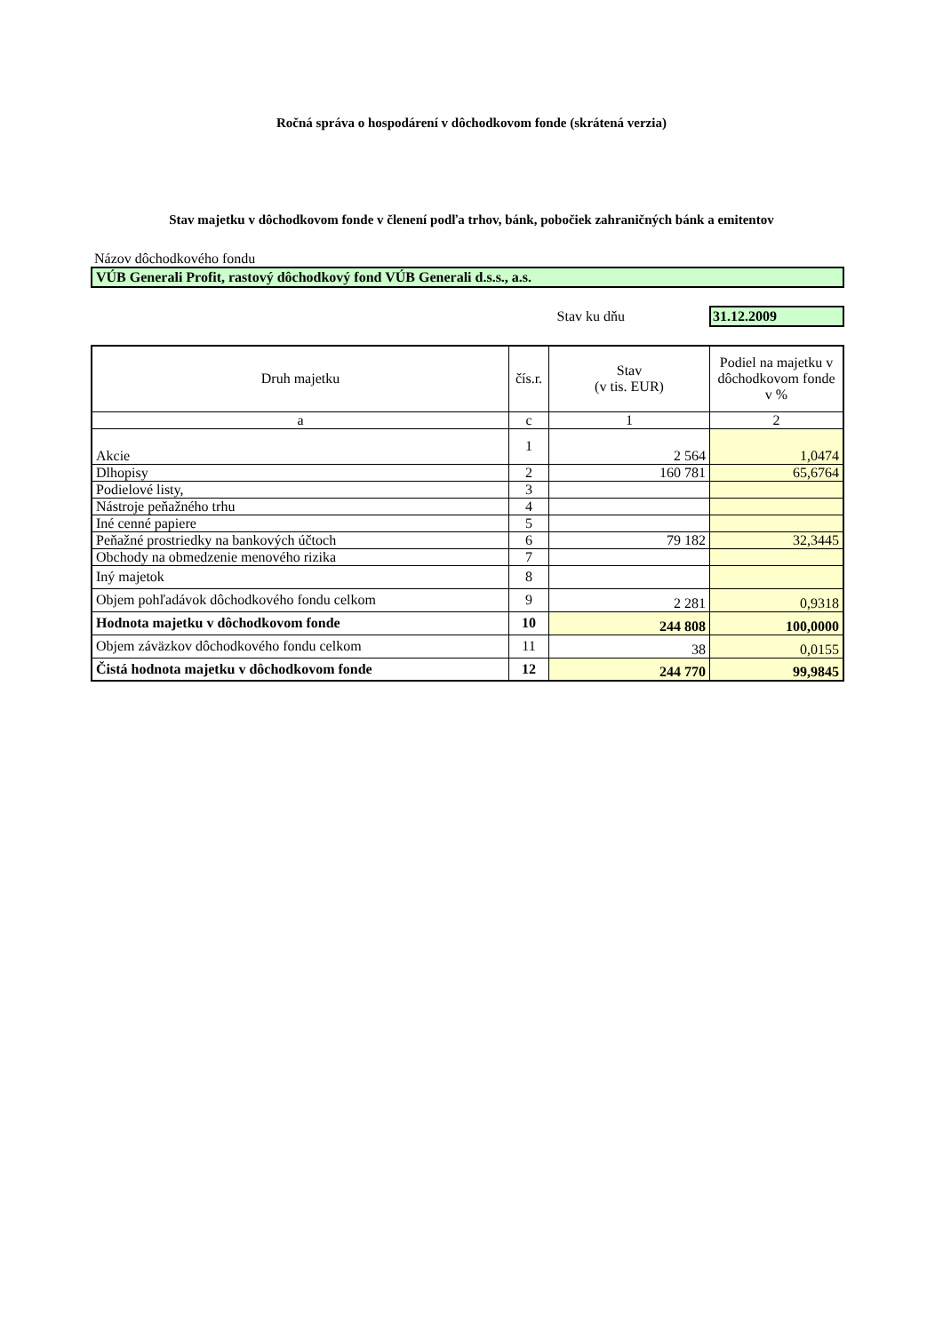Ročná správa o hospodárení v dôchodkovom fonde (skrátená verzia)
Stav majetku v dôchodkovom fonde v členení podľa trhov, bánk, pobočiek zahraničných bánk a emitentov
Názov dôchodkového fondu
VÚB Generali Profit, rastový dôchodkový fond VÚB Generali d.s.s., a.s.
Stav ku dňu 31.12.2009
| Druh majetku | čís.r. | Stav (v tis. EUR) | Podiel na majetku v dôchodkovom fonde v % |
| --- | --- | --- | --- |
| a | c | 1 | 2 |
| Akcie | 1 | 2 564 | 1,0474 |
| Dlhopisy | 2 | 160 781 | 65,6764 |
| Podielové listy, | 3 | | |
| Nástroje peňažného trhu | 4 | | |
| Iné cenné papiere | 5 | | |
| Peňažné prostriedky na bankových účtoch | 6 | 79 182 | 32,3445 |
| Obchody na obmedzenie menového rizika | 7 | | |
| Iný majetok | 8 | | |
| Objem pohľadávok dôchodkového fondu celkom | 9 | 2 281 | 0,9318 |
| Hodnota majetku v dôchodkovom fonde | 10 | 244 808 | 100,0000 |
| Objem záväzkov dôchodkového fondu celkom | 11 | 38 | 0,0155 |
| Čistá hodnota majetku v dôchodkovom fonde | 12 | 244 770 | 99,9845 |